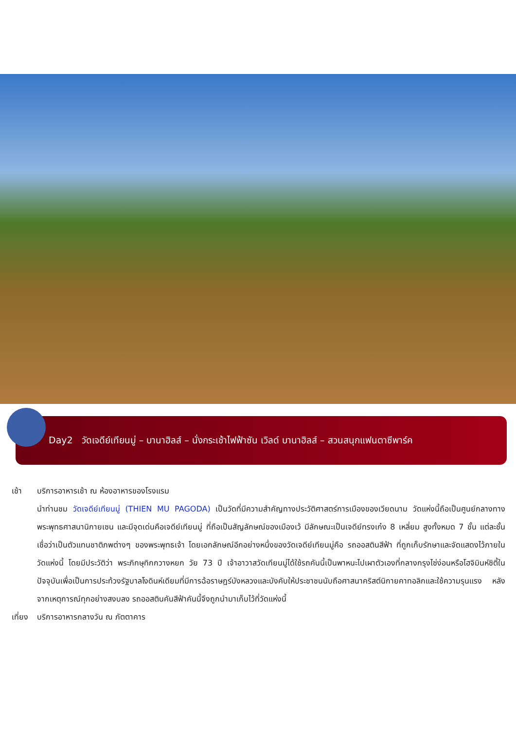Day2 วัดเจดีย์เทียนมู่ – บานาฮิลส์ – นั่งกระเช้าไฟฟ้าซัน เวิลด์ บานาฮิลส์ – สวนสนุกแฟนตาซีพาร์ค
เช้า บริการอาหารเช้า ณ ห้องอาหารของโรงแรม
นำท่านชม วัดเจดีย์เทียนมู่ (THIEN MU PAGODA) เป็นวัดที่มีความสำคัญทางประวัติศาสตร์การเมืองของเวียดนาม วัดแห่งนี้ถือเป็นศูนย์กลางทางพระพุทธศาสนานิกายเซน และมีจุดเด่นคือเจดีย์เทียนมู่ ที่ถือเป็นสัญลักษณ์ของเมืองเว้ มีลักษณะเป็นเจดีย์ทรงเก๋ง 8 เหลี่ยม สูงทั้งหมด 7 ชั้น แต่ละชั้นเชื่อว่าเป็นตัวแทนชาติภพต่างๆ ของพระพุทธเจ้า โดยเอกลักษณ์อีกอย่างหนึ่งของวัดเจดีย์เทียนมู่คือ รถออสตินสีฟ้า ที่ถูกเก็บรักษาและจัดแสดงไว้ภายในวัดแห่งนี้ โดยมีประวัติว่า พระภิกษุทิกกวางหยก วัย 73 ปี เจ้าอาวาสวัดเทียนมู่ได้ใช้รถคันนี้เป็นพาหนะไปเผาตัวเองที่กลางกรุงไซ่ง่อนหรือโฮจิมินห์ซิตี้ในปัจจุบันเพื่อเป็นการประท้วงรัฐบาลโงดินห์เดียมที่มีการฉ้อราษฎร์บังหลวงและบังคับให้ประชาชนนับถือศาสนาคริสต์นิกายคาทอลิกและใช้ความรุนแรง หลังจากเหตุการณ์ทุกอย่างสงบลง รถออสตินคันสีฟ้าคันนี้จึงถูกนำมาเก็บไว้ที่วัดแห่งนี้
เที่ยง
บริการอาหารกลางวัน ณ ภัตตาคาร